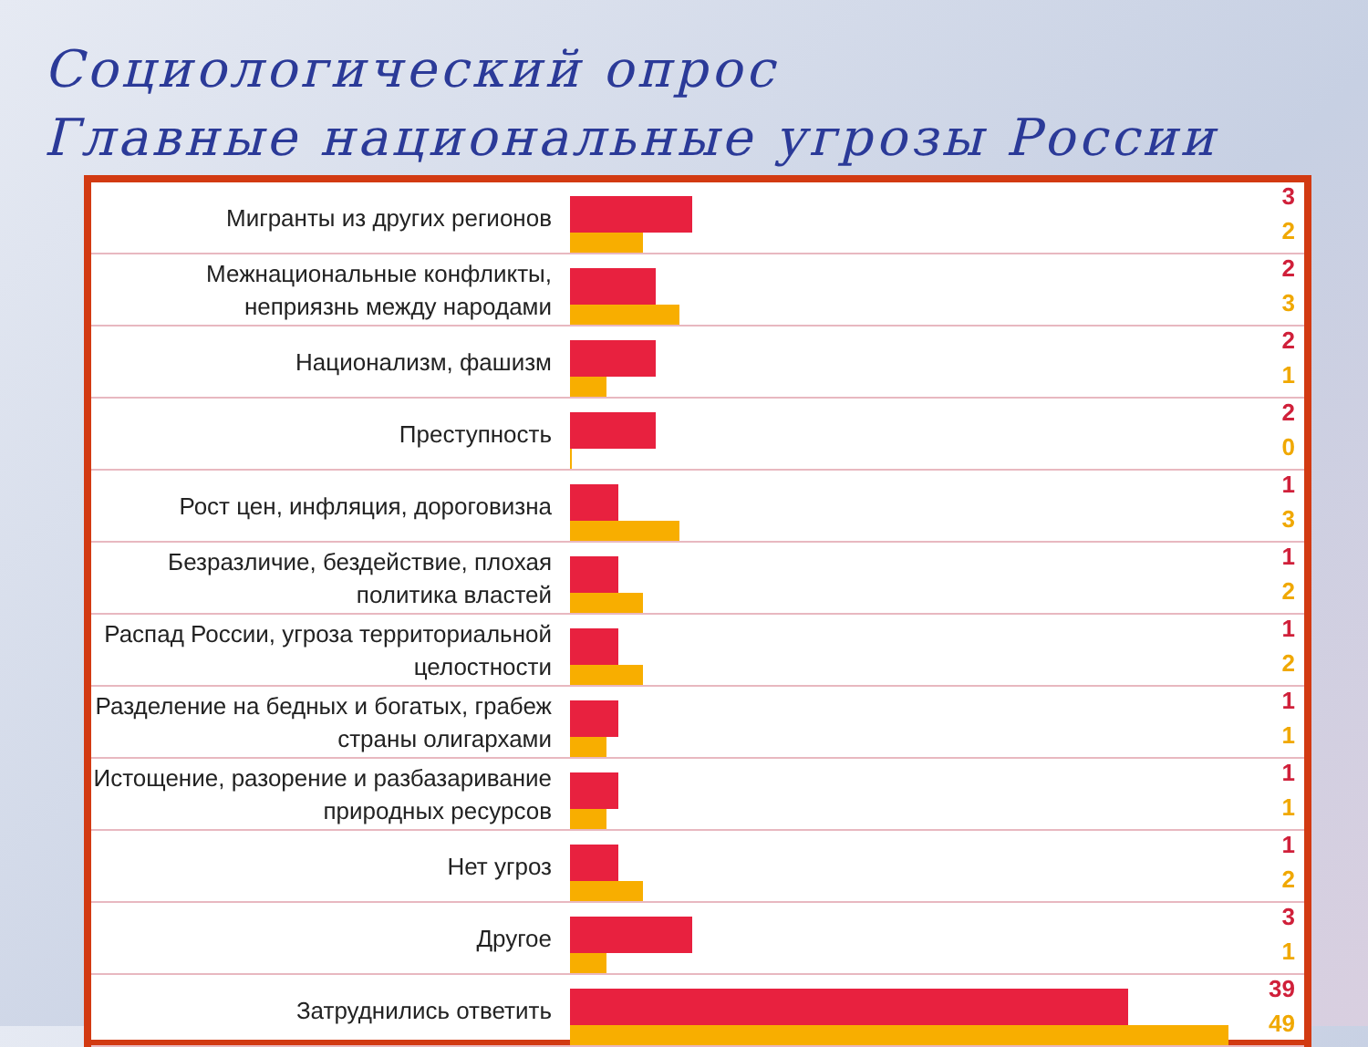Социологический опрос
Главные национальные угрозы России
Мигранты из других регионов
3
2
Межнациональные конфликты, неприязнь между народами
2
3
Национализм, фашизм
2
1
Преступность
2
0
Рост цен, инфляция, дороговизна
1
3
Безразличие, бездействие, плохая политика властей
1
2
Распад России, угроза территориальной целостности
1
2
Разделение на бедных и богатых, грабеж страны олигархами
1
1
Истощение, разорение и разбазаривание природных ресурсов
1
1
Нет угроз
1
2
Другое
3
1
Затруднились ответить
39
49